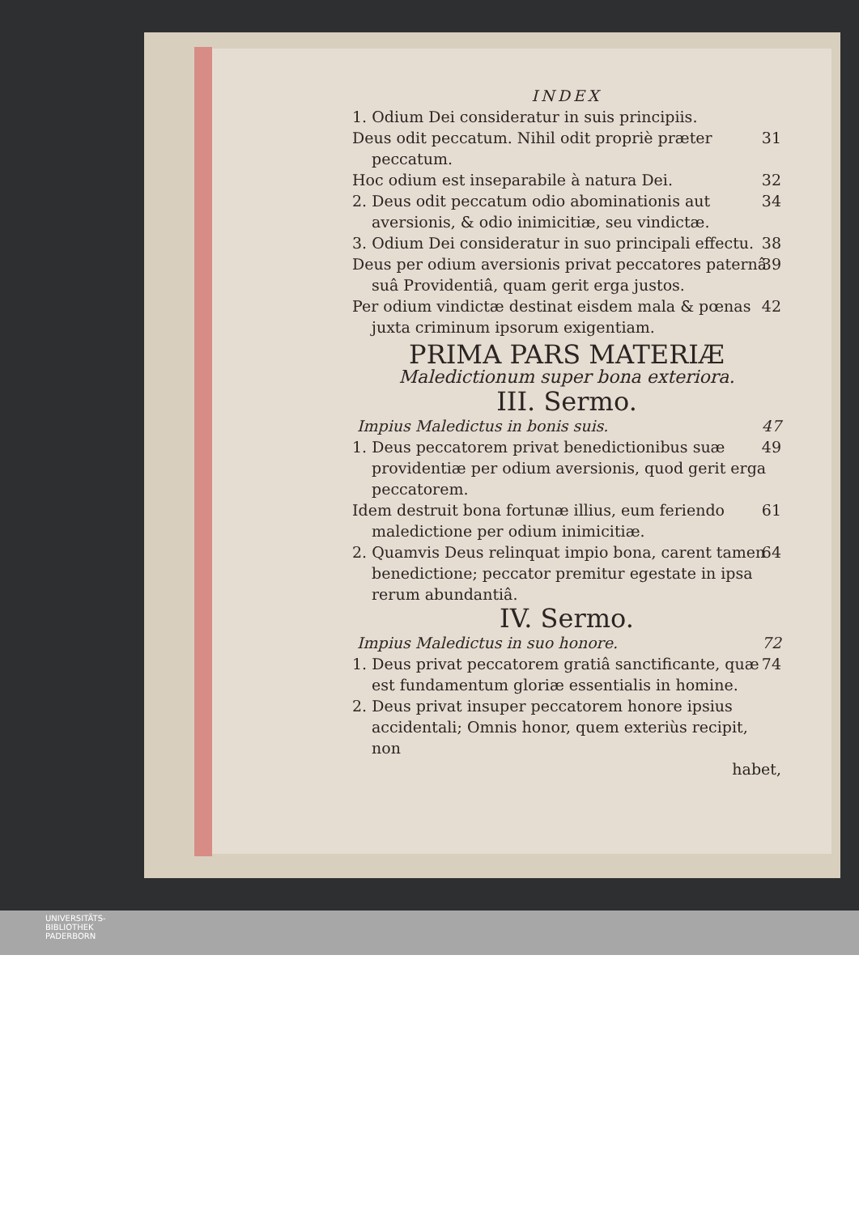INDEX
1. Odium Dei consideratur in suis principiis.
Deus odit peccatum. Nihil odit propriè præter peccatum. 31
Hoc odium est inseparabile à natura Dei. 32
2. Deus odit peccatum odio abominationis aut aversionis, & odio inimicitiæ, seu vindictæ. 34
3. Odium Dei consideratur in suo principali effectu. 38
Deus per odium aversionis privat peccatores paternâ suâ Providentiâ, quam gerit erga justos. 39
Per odium vindictæ destinat eisdem mala & pœnas juxta criminum ipsorum exigentiam. 42
PRIMA PARS MATERIÆ
Maledictionum super bona exteriora.
III. Sermo.
Impius Maledictus in bonis suis. 47
1. Deus peccatorem privat benedictionibus suæ providentiæ per odium aversionis, quod gerit erga peccatorem. 49
Idem destruit bona fortunæ illius, eum feriendo maledictione per odium inimicitiæ. 61
2. Quamvis Deus relinquat impio bona, carent tamen benedictione; peccator premitur egestate in ipsa rerum abundantiâ. 64
IV. Sermo.
Impius Maledictus in suo honore. 72
1. Deus privat peccatorem gratiâ sanctificante, quæ est fundamentum gloriæ essentialis in homine. 74
2. Deus privat insuper peccatorem honore ipsius accidentali; Omnis honor, quem exteriùs recipit, non
habet,
UNIVERSITÄTS-
BIBLIOTHEK
PADERBORN